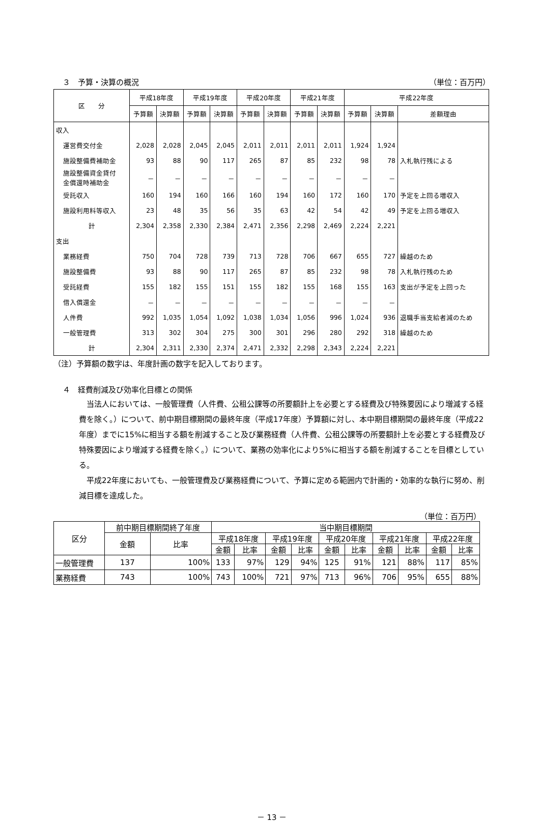３　予算・決算の概況 （単位：百万円）
| 区 分 | 平成18年度 | | 平成19年度 | | 平成20年度 | | 平成21年度 | | 平成22年度 | | |
| --- | --- | --- | --- | --- | --- | --- | --- | --- | --- | --- | --- |
| | 予算額 | 決算額 | 予算額 | 決算額 | 予算額 | 決算額 | 予算額 | 決算額 | 予算額 | 決算額 | 差額理由 |
| 収入 | | | | | | | | | | | |
| 運営費交付金 | 2,028 | 2,028 | 2,045 | 2,045 | 2,011 | 2,011 | 2,011 | 2,011 | 1,924 | 1,924 | |
| 施設整備費補助金 | 93 | 88 | 90 | 117 | 265 | 87 | 85 | 232 | 98 | 78 | 入札執行残による |
| 施設整備資金貸付 金償還時補助金 | － | － | － | － | － | － | － | － | － | － | |
| 受託収入 | 160 | 194 | 160 | 166 | 160 | 194 | 160 | 172 | 160 | 170 | 予定を上回る増収入 |
| 施設利用料等収入 | 23 | 48 | 35 | 56 | 35 | 63 | 42 | 54 | 42 | 49 | 予定を上回る増収入 |
| 計 | 2,304 | 2,358 | 2,330 | 2,384 | 2,471 | 2,356 | 2,298 | 2,469 | 2,224 | 2,221 | |
| 支出 | | | | | | | | | | | |
| 業務経費 | 750 | 704 | 728 | 739 | 713 | 728 | 706 | 667 | 655 | 727 | 繰越のため |
| 施設整備費 | 93 | 88 | 90 | 117 | 265 | 87 | 85 | 232 | 98 | 78 | 入札執行残のため |
| 受託経費 | 155 | 182 | 155 | 151 | 155 | 182 | 155 | 168 | 155 | 163 | 支出が予定を上回った |
| 借入償還金 | － | － | － | － | － | － | － | － | － | － | |
| 人件費 | 992 | 1,035 | 1,054 | 1,092 | 1,038 | 1,034 | 1,056 | 996 | 1,024 | 936 | 退職手当支給者減のため |
| 一般管理費 | 313 | 302 | 304 | 275 | 300 | 301 | 296 | 280 | 292 | 318 | 繰越のため |
| 計 | 2,304 | 2,311 | 2,330 | 2,374 | 2,471 | 2,332 | 2,298 | 2,343 | 2,224 | 2,221 | |
（注）予算額の数字は、年度計画の数字を記入しております。
４　経費削減及び効率化目標との関係
当法人においては、一般管理費（人件費、公租公課等の所要額計上を必要とする経費及び特殊要因により増減する経費を除く。）について、前中期目標期間の最終年度（平成17年度）予算額に対し、本中期目標期間の最終年度（平成22年度）までに15%に相当する額を削減すること及び業務経費（人件費、公租公課等の所要額計上を必要とする経費及び特殊要因により増減する経費を除く。）について、業務の効率化により5%に相当する額を削減することを目標としている。
平成22年度においても、一般管理費及び業務経費について、予算に定める範囲内で計画的・効率的な執行に努め、削減目標を達成した。
（単位：百万円）
| 区分 | 前中期目標期間終了年度 | | 当中期目標期間 | | | | | | | | | |
| --- | --- | --- | --- | --- | --- | --- | --- | --- | --- | --- | --- | --- |
| | 金額 | 比率 | 平成18年度 | | 平成19年度 | | 平成20年度 | | 平成21年度 | | 平成22年度 | |
| | | | 金額 | 比率 | 金額 | 比率 | 金額 | 比率 | 金額 | 比率 | 金額 | 比率 |
| 一般管理費 | 137 | 100% | 133 | 97% | 129 | 94% | 125 | 91% | 121 | 88% | 117 | 85% |
| 業務経費 | 743 | 100% | 743 | 100% | 721 | 97% | 713 | 96% | 706 | 95% | 655 | 88% |
－ 13 －